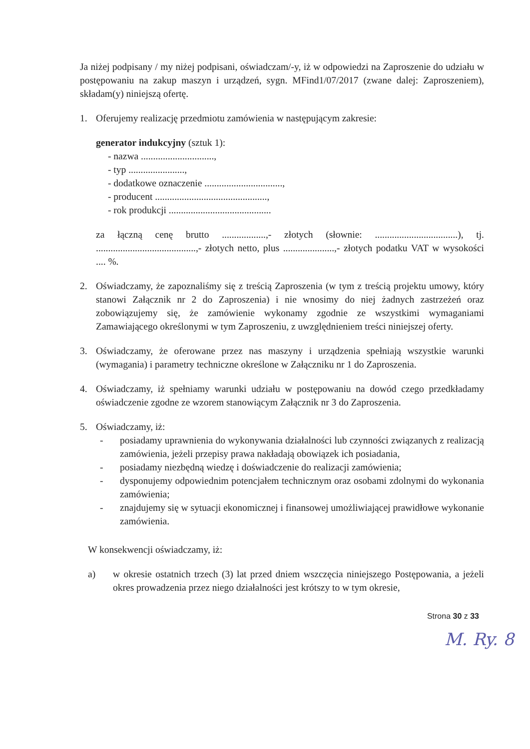Ja niżej podpisany / my niżej podpisani, oświadczam/-y, iż w odpowiedzi na Zaproszenie do udziału w postępowaniu na zakup maszyn i urządzeń, sygn. MFind1/07/2017 (zwane dalej: Zaproszeniem), składam(y) niniejszą ofertę.
1. Oferujemy realizację przedmiotu zamówienia w następującym zakresie:
generator indukcyjny (sztuk 1):
- nazwa ..............................,
- typ .......................,
- dodatkowe oznaczenie ................................,
- producent ..............................................,
- rok produkcji ..........................................
za łączną cenę brutto ..................,- złotych (słownie: ..................................), tj. .........................................,- złotych netto, plus .....................,- złotych podatku VAT w wysokości .... %.
2. Oświadczamy, że zapoznaliśmy się z treścią Zaproszenia (w tym z treścią projektu umowy, który stanowi Załącznik nr 2 do Zaproszenia) i nie wnosimy do niej żadnych zastrzeżeń oraz zobowiązujemy się, że zamówienie wykonamy zgodnie ze wszystkimi wymaganiami Zamawiającego określonymi w tym Zaproszeniu, z uwzględnieniem treści niniejszej oferty.
3. Oświadczamy, że oferowane przez nas maszyny i urządzenia spełniają wszystkie warunki (wymagania) i parametry techniczne określone w Załączniku nr 1 do Zaproszenia.
4. Oświadczamy, iż spełniamy warunki udziału w postępowaniu na dowód czego przedkładamy oświadczenie zgodne ze wzorem stanowiącym Załącznik nr 3 do Zaproszenia.
5. Oświadczamy, iż:
- posiadamy uprawnienia do wykonywania działalności lub czynności związanych z realizacją zamówienia, jeżeli przepisy prawa nakładają obowiązek ich posiadania,
- posiadamy niezbędną wiedzę i doświadczenie do realizacji zamówienia;
- dysponujemy odpowiednim potencjałem technicznym oraz osobami zdolnymi do wykonania zamówienia;
- znajdujemy się w sytuacji ekonomicznej i finansowej umożliwiającej prawidłowe wykonanie zamówienia.
W konsekwencji oświadczamy, iż:
a) w okresie ostatnich trzech (3) lat przed dniem wszczęcia niniejszego Postępowania, a jeżeli okres prowadzenia przez niego działalności jest krótszy to w tym okresie,
Strona 30 z 33
M. Ry. 8